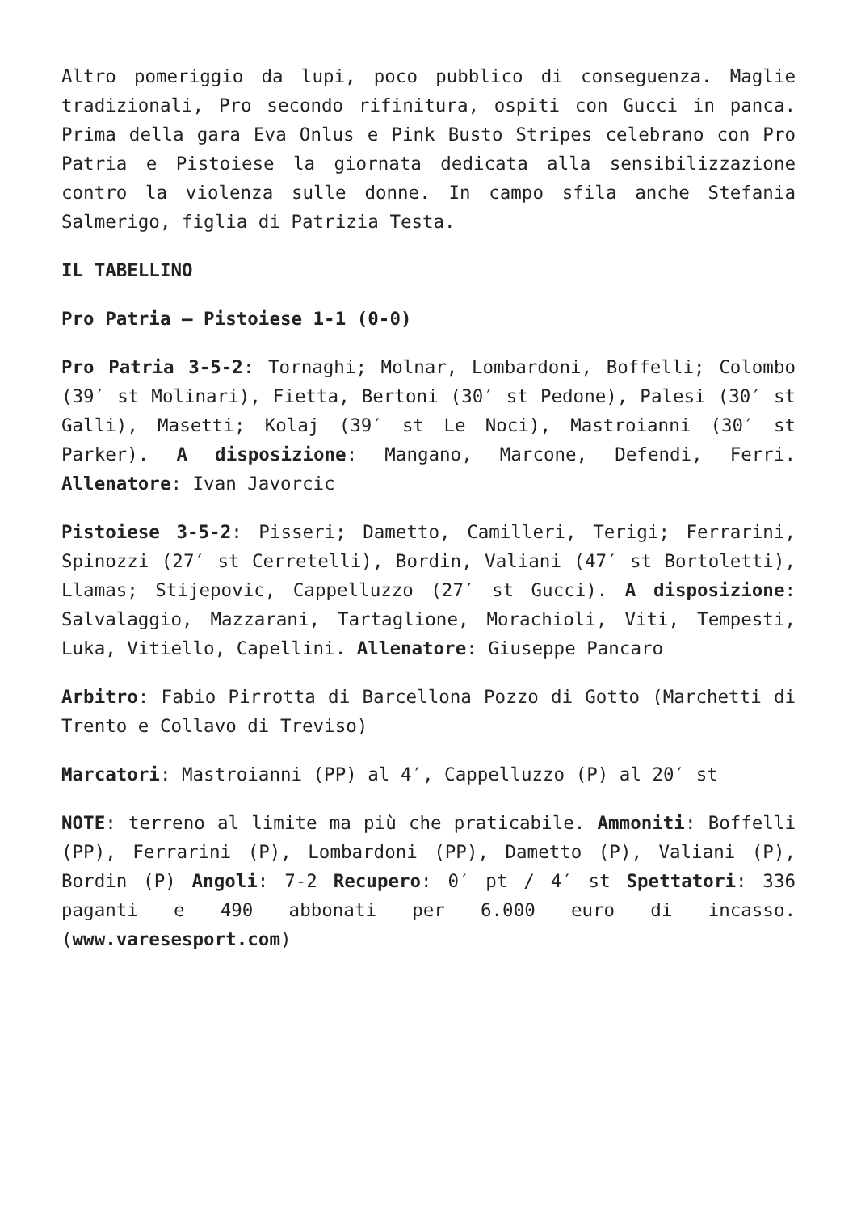Altro pomeriggio da lupi, poco pubblico di conseguenza. Maglie tradizionali, Pro secondo rifinitura, ospiti con Gucci in panca. Prima della gara Eva Onlus e Pink Busto Stripes celebrano con Pro Patria e Pistoiese la giornata dedicata alla sensibilizzazione contro la violenza sulle donne. In campo sfila anche Stefania Salmerigo, figlia di Patrizia Testa.
IL TABELLINO
Pro Patria – Pistoiese 1-1 (0-0)
Pro Patria 3-5-2: Tornaghi; Molnar, Lombardoni, Boffelli; Colombo (39′ st Molinari), Fietta, Bertoni (30′ st Pedone), Palesi (30′ st Galli), Masetti; Kolaj (39′ st Le Noci), Mastroianni (30′ st Parker). A disposizione: Mangano, Marcone, Defendi, Ferri. Allenatore: Ivan Javorcic
Pistoiese 3-5-2: Pisseri; Dametto, Camilleri, Terigi; Ferrarini, Spinozzi (27′ st Cerretelli), Bordin, Valiani (47′ st Bortoletti), Llamas; Stijepovic, Cappelluzzo (27′ st Gucci). A disposizione: Salvalaggio, Mazzarani, Tartaglione, Morachioli, Viti, Tempesti, Luka, Vitiello, Capellini. Allenatore: Giuseppe Pancaro
Arbitro: Fabio Pirrotta di Barcellona Pozzo di Gotto (Marchetti di Trento e Collavo di Treviso)
Marcatori: Mastroianni (PP) al 4′, Cappelluzzo (P) al 20′ st
NOTE: terreno al limite ma più che praticabile. Ammoniti: Boffelli (PP), Ferrarini (P), Lombardoni (PP), Dametto (P), Valiani (P), Bordin (P) Angoli: 7-2 Recupero: 0′ pt / 4′ st Spettatori: 336 paganti e 490 abbonati per 6.000 euro di incasso. (www.varesesport.com)